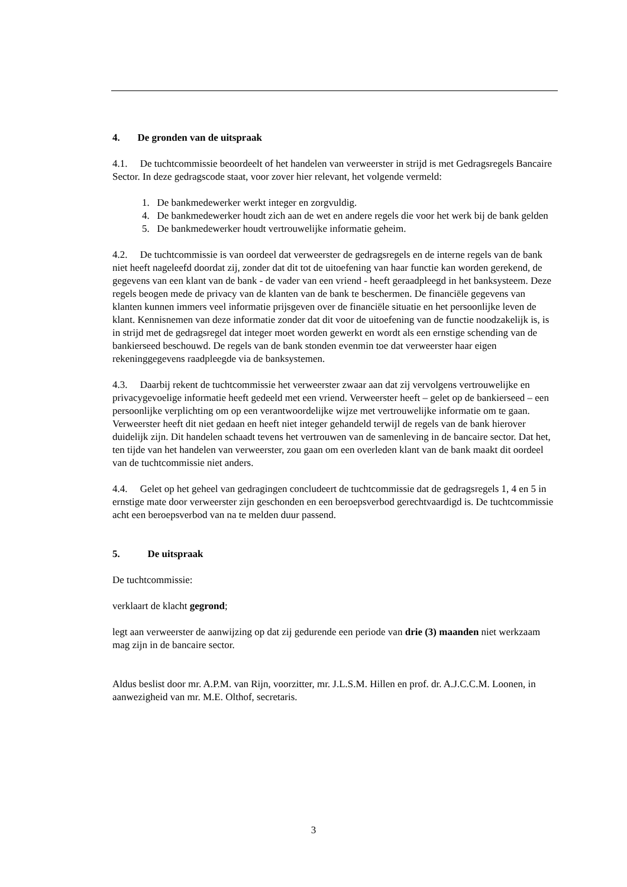4. De gronden van de uitspraak
4.1. De tuchtcommissie beoordeelt of het handelen van verweerster in strijd is met Gedragsregels Bancaire Sector. In deze gedragscode staat, voor zover hier relevant, het volgende vermeld:
1. De bankmedewerker werkt integer en zorgvuldig.
4. De bankmedewerker houdt zich aan de wet en andere regels die voor het werk bij de bank gelden
5. De bankmedewerker houdt vertrouwelijke informatie geheim.
4.2. De tuchtcommissie is van oordeel dat verweerster de gedragsregels en de interne regels van de bank niet heeft nageleefd doordat zij, zonder dat dit tot de uitoefening van haar functie kan worden gerekend, de gegevens van een klant van de bank - de vader van een vriend - heeft geraadpleegd in het banksysteem. Deze regels beogen mede de privacy van de klanten van de bank te beschermen. De financiële gegevens van klanten kunnen immers veel informatie prijsgeven over de financiële situatie en het persoonlijke leven de klant. Kennisnemen van deze informatie zonder dat dit voor de uitoefening van de functie noodzakelijk is, is in strijd met de gedragsregel dat integer moet worden gewerkt en wordt als een ernstige schending van de bankierseed beschouwd. De regels van de bank stonden evenmin toe dat verweerster haar eigen rekeninggegevens raadpleegde via de banksystemen.
4.3. Daarbij rekent de tuchtcommissie het verweerster zwaar aan dat zij vervolgens vertrouwelijke en privacygevoelige informatie heeft gedeeld met een vriend. Verweerster heeft – gelet op de bankierseed – een persoonlijke verplichting om op een verantwoordelijke wijze met vertrouwelijke informatie om te gaan. Verweerster heeft dit niet gedaan en heeft niet integer gehandeld terwijl de regels van de bank hierover duidelijk zijn. Dit handelen schaadt tevens het vertrouwen van de samenleving in de bancaire sector. Dat het, ten tijde van het handelen van verweerster, zou gaan om een overleden klant van de bank maakt dit oordeel van de tuchtcommissie niet anders.
4.4. Gelet op het geheel van gedragingen concludeert de tuchtcommissie dat de gedragsregels 1, 4 en 5 in ernstige mate door verweerster zijn geschonden en een beroepsverbod gerechtvaardigd is. De tuchtcommissie acht een beroepsverbod van na te melden duur passend.
5. De uitspraak
De tuchtcommissie:
verklaart de klacht gegrond;
legt aan verweerster de aanwijzing op dat zij gedurende een periode van drie (3) maanden niet werkzaam mag zijn in de bancaire sector.
Aldus beslist door mr. A.P.M. van Rijn, voorzitter, mr. J.L.S.M. Hillen en prof. dr. A.J.C.C.M. Loonen, in aanwezigheid van mr. M.E. Olthof, secretaris.
3